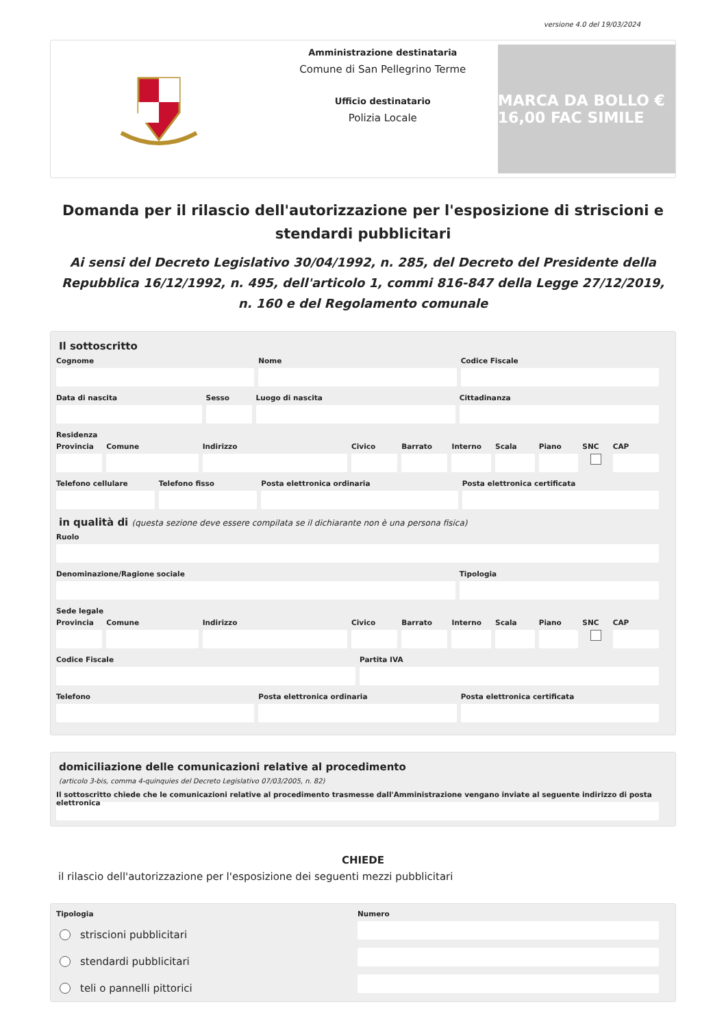versione 4.0 del 19/03/2024
Amministrazione destinataria
Comune di San Pellegrino Terme
Ufficio destinatario
Polizia Locale
MARCA DA BOLLO € 16,00 FAC SIMILE
Domanda per il rilascio dell'autorizzazione per l'esposizione di striscioni e stendardi pubblicitari
Ai sensi del Decreto Legislativo 30/04/1992, n. 285, del Decreto del Presidente della Repubblica 16/12/1992, n. 495, dell'articolo 1, commi 816-847 della Legge 27/12/2019, n. 160 e del Regolamento comunale
Il sottoscritto
Cognome Nome Codice Fiscale
Data di nascita Sesso Luogo di nascita Cittadinanza
Residenza
Provincia Comune Indirizzo Civico Barrato Interno Scala Piano SNC CAP
Telefono cellulare Telefono fisso Posta elettronica ordinaria Posta elettronica certificata
in qualità di (questa sezione deve essere compilata se il dichiarante non è una persona fisica)
Ruolo
Denominazione/Ragione sociale Tipologia
Sede legale
Provincia Comune Indirizzo Civico Barrato Interno Scala Piano SNC CAP
Codice Fiscale Partita IVA
Telefono Posta elettronica ordinaria Posta elettronica certificata
domiciliazione delle comunicazioni relative al procedimento
(articolo 3-bis, comma 4-quinquies del Decreto Legislativo 07/03/2005, n. 82)
Il sottoscritto chiede che le comunicazioni relative al procedimento trasmesse dall'Amministrazione vengano inviate al seguente indirizzo di posta elettronica
CHIEDE
il rilascio dell'autorizzazione per l'esposizione dei seguenti mezzi pubblicitari
Tipologia
striscioni pubblicitari
stendardi pubblicitari
teli o pannelli pittorici
Numero